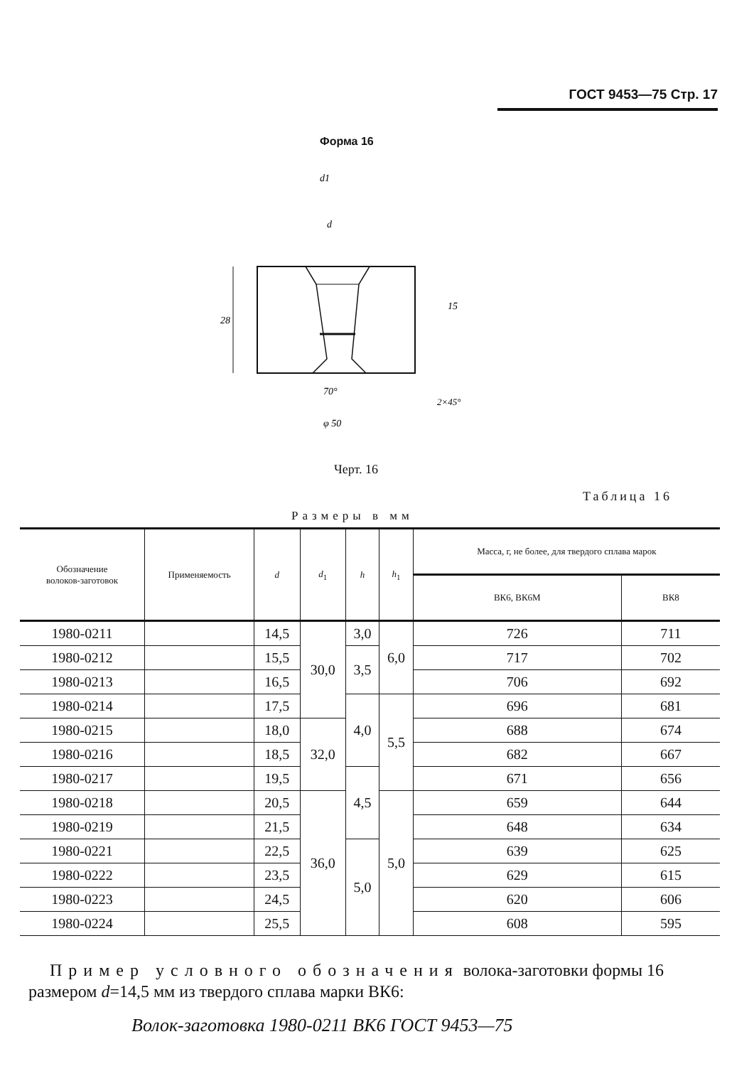ГОСТ 9453—75 Стр. 17
Форма 16
28
15
d1
d
70°
φ 50
2×45°
Черт. 16
Таблица 16
Размеры в мм
| Обозначение волоков-заготовок | Применяемость | d | d<sub>1</sub> | h | h<sub>1</sub> | Масса, г, не более, для твердого сплава марок | |
| --- | --- | --- | --- | --- | --- | --- | --- |
| | | | | | | ВК6, ВК6М | ВК8 |
| 1980-0211 | | 14,5 | 30,0 | 3,0 | 6,0 | 726 | 711 |
| 1980-0212 | | 15,5 | | 3,5 | | 717 | 702 |
| 1980-0213 | | 16,5 | | | | 706 | 692 |
| 1980-0214 | | 17,5 | | 4,0 | 5,5 | 696 | 681 |
| 1980-0215 | | 18,0 | 32,0 | | | 688 | 674 |
| 1980-0216 | | 18,5 | | | | 682 | 667 |
| 1980-0217 | | 19,5 | | 4,5 | | 671 | 656 |
| 1980-0218 | | 20,5 | 36,0 | | 5,0 | 659 | 644 |
| 1980-0219 | | 21,5 | | | | 648 | 634 |
| 1980-0221 | | 22,5 | | 5,0 | | 639 | 625 |
| 1980-0222 | | 23,5 | | | | 629 | 615 |
| 1980-0223 | | 24,5 | | | | 620 | 606 |
| 1980-0224 | | 25,5 | | | | 608 | 595 |
Пример условного обозначения волока-заготовки формы 16 размером d=14,5 мм из твердого сплава марки ВК6:
Волок-заготовка 1980-0211 ВК6 ГОСТ 9453—75